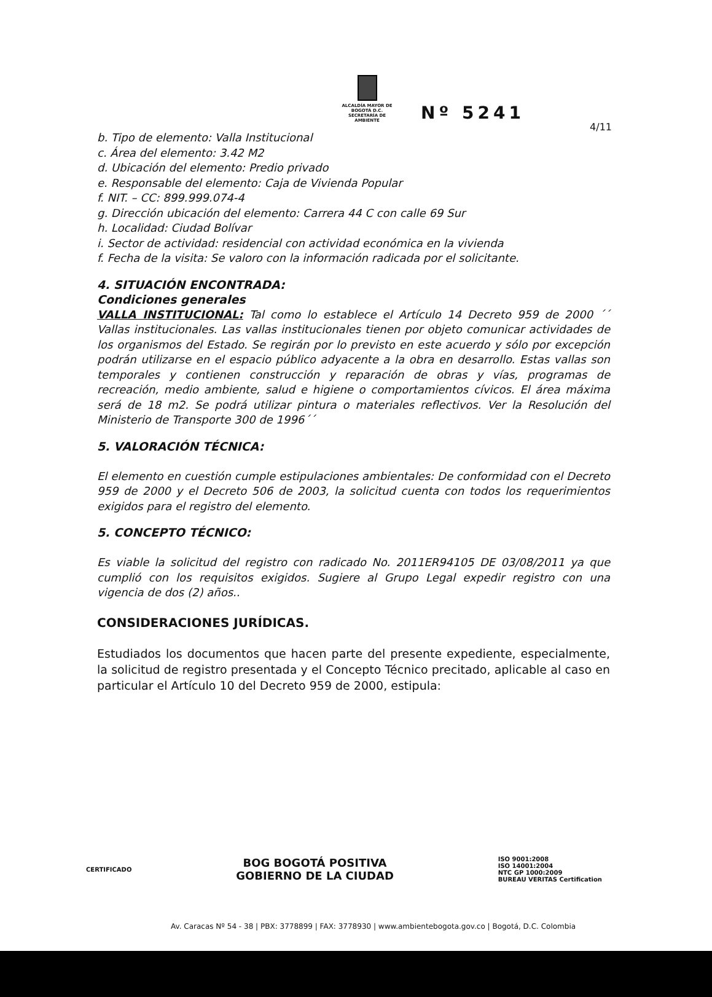4/11
ALCALDÍA MAYOR DE BOGOTÁ D.C.
SECRETARÍA DE AMBIENTE
Nº 5241
b. Tipo de elemento: Valla Institucional
c. Área del elemento: 3.42 M2
d. Ubicación del elemento: Predio privado
e. Responsable del elemento: Caja de Vivienda Popular
f. NIT. – CC: 899.999.074-4
g. Dirección ubicación del elemento: Carrera 44 C con calle 69 Sur
h. Localidad: Ciudad Bolívar
i. Sector de actividad: residencial con actividad económica en la vivienda
f. Fecha de la visita: Se valoro con la información radicada por el solicitante.
4. SITUACIÓN ENCONTRADA:
Condiciones generales
VALLA INSTITUCIONAL: Tal como lo establece el Artículo 14 Decreto 959 de 2000 ´´ Vallas institucionales. Las vallas institucionales tienen por objeto comunicar actividades de los organismos del Estado. Se regirán por lo previsto en este acuerdo y sólo por excepción podrán utilizarse en el espacio público adyacente a la obra en desarrollo. Estas vallas son temporales y contienen construcción y reparación de obras y vías, programas de recreación, medio ambiente, salud e higiene o comportamientos cívicos. El área máxima será de 18 m2. Se podrá utilizar pintura o materiales reflectivos. Ver la Resolución del Ministerio de Transporte 300 de 1996´´
5. VALORACIÓN TÉCNICA:
El elemento en cuestión cumple estipulaciones ambientales: De conformidad con el Decreto 959 de 2000 y el Decreto 506 de 2003, la solicitud cuenta con todos los requerimientos exigidos para el registro del elemento.
5. CONCEPTO TÉCNICO:
Es viable la solicitud del registro con radicado No. 2011ER94105 DE 03/08/2011 ya que cumplió con los requisitos exigidos. Sugiere al Grupo Legal expedir registro con una vigencia de dos (2) años..
CONSIDERACIONES JURÍDICAS.
Estudiados los documentos que hacen parte del presente expediente, especialmente, la solicitud de registro presentada y el Concepto Técnico precitado, aplicable al caso en particular el Artículo 10 del Decreto 959 de 2000, estipula:
CERTIFICADO
BOG BOGOTÁ POSITIVA
GOBIERNO DE LA CIUDAD
ISO 9001:2008
ISO 14001:2004
NTC GP 1000:2009
BUREAU VERITAS Certification
Av. Caracas Nº 54 - 38 | PBX: 3778899 | FAX: 3778930 | www.ambientebogota.gov.co | Bogotá, D.C. Colombia